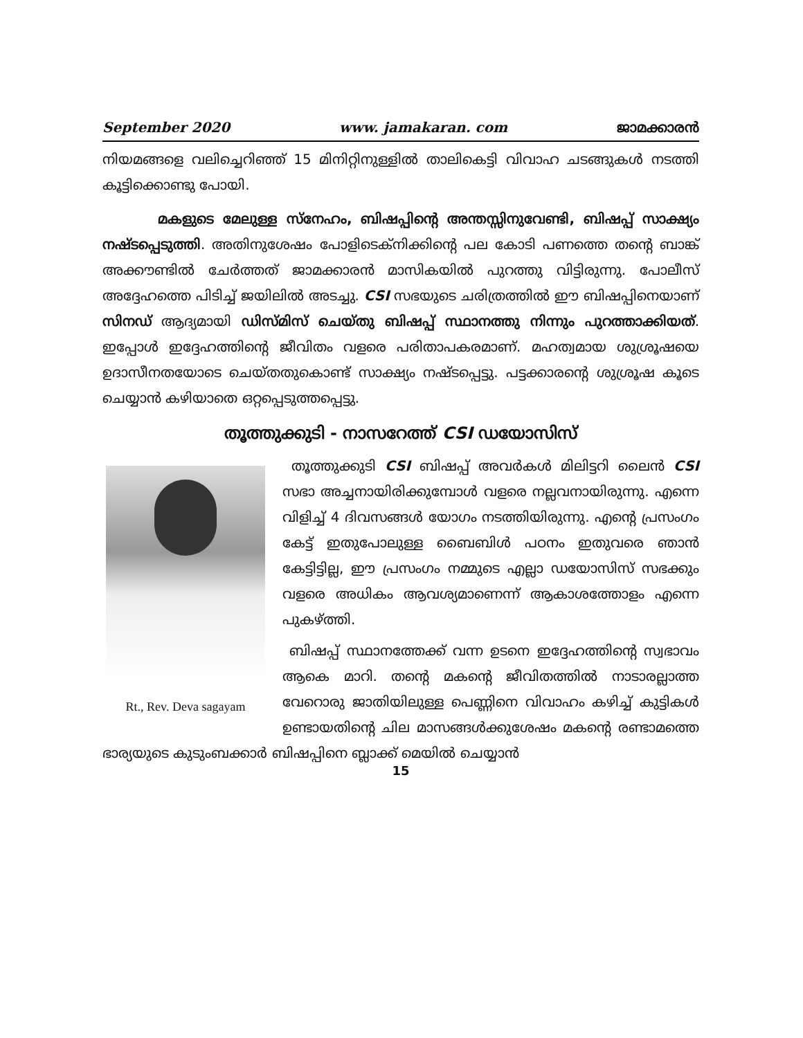September 2020 www. jamakaran. com ജാമക്കാരൻ
നിയമങ്ങളെ വലിച്ചെറിഞ്ഞ് 15 മിനിറ്റിനുള്ളിൽ താലികെട്ടി വിവാഹ ചടങ്ങുകൾ നടത്തി കൂട്ടിക്കൊണ്ടു പോയി.
മകളുടെ മേലുള്ള സ്നേഹം, ബിഷപ്പിന്റെ അന്തസ്സിനുവേണ്ടി, ബിഷപ്പ് സാക്ഷ്യം നഷ്ടപ്പെടുത്തി. അതിനുശേഷം പോളിടെക്നിക്കിന്റെ പല കോടി പണത്തെ തന്റെ ബാങ്ക് അക്കൗണ്ടിൽ ചേർത്തത് ജാമക്കാരൻ മാസികയിൽ പുറത്തു വിട്ടിരുന്നു. പോലീസ് അദ്ദേഹത്തെ പിടിച്ച് ജയിലിൽ അടച്ചു. CSI സഭയുടെ ചരിത്രത്തിൽ ഈ ബിഷപ്പിനെയാണ് സിനഡ് ആദ്യമായി ഡിസ്മിസ് ചെയ്തു ബിഷപ്പ് സ്ഥാനത്തു നിന്നും പുറത്താക്കിയത്. ഇപ്പോൾ ഇദ്ദേഹത്തിന്റെ ജീവിതം വളരെ പരിതാപകരമാണ്. മഹത്വമായ ശുശ്രൂഷയെ ഉദാസീനതയോടെ ചെയ്തതുകൊണ്ട് സാക്ഷ്യം നഷ്ടപ്പെട്ടു. പട്ടക്കാരന്റെ ശുശ്രൂഷ കൂടെ ചെയ്യാൻ കഴിയാതെ ഒറ്റപ്പെടുത്തപ്പെട്ടു.
തൂത്തുക്കുടി - നാസറേത്ത് CSI ഡയോസിസ്
Rt., Rev. Deva sagayam
തൂത്തുക്കുടി CSI ബിഷപ്പ് അവർകൾ മിലിട്ടറി ലൈൻ CSI സഭാ അച്ചനായിരിക്കുമ്പോൾ വളരെ നല്ലവനായിരുന്നു. എന്നെ വിളിച്ച് 4 ദിവസങ്ങൾ യോഗം നടത്തിയിരുന്നു. എന്റെ പ്രസംഗം കേട്ട് ഇതുപോലുള്ള ബൈബിൾ പഠനം ഇതുവരെ ഞാൻ കേട്ടിട്ടില്ല, ഈ പ്രസംഗം നമ്മുടെ എല്ലാ ഡയോസിസ് സഭക്കും വളരെ അധികം ആവശ്യമാണെന്ന് ആകാശത്തോളം എന്നെ പുകഴ്ത്തി.
ബിഷപ്പ് സ്ഥാനത്തേക്ക് വന്ന ഉടനെ ഇദ്ദേഹത്തിന്റെ സ്വഭാവം ആകെ മാറി. തന്റെ മകന്റെ ജീവിതത്തിൽ നാടാരല്ലാത്ത വേറൊരു ജാതിയിലുള്ള പെണ്ണിനെ വിവാഹം കഴിച്ച് കുട്ടികൾ ഉണ്ടായതിന്റെ ചില മാസങ്ങൾക്കുശേഷം മകന്റെ രണ്ടാമത്തെ ഭാര്യയുടെ കുടുംബക്കാർ ബിഷപ്പിനെ ബ്ലാക്ക് മെയിൽ ചെയ്യാൻ
15